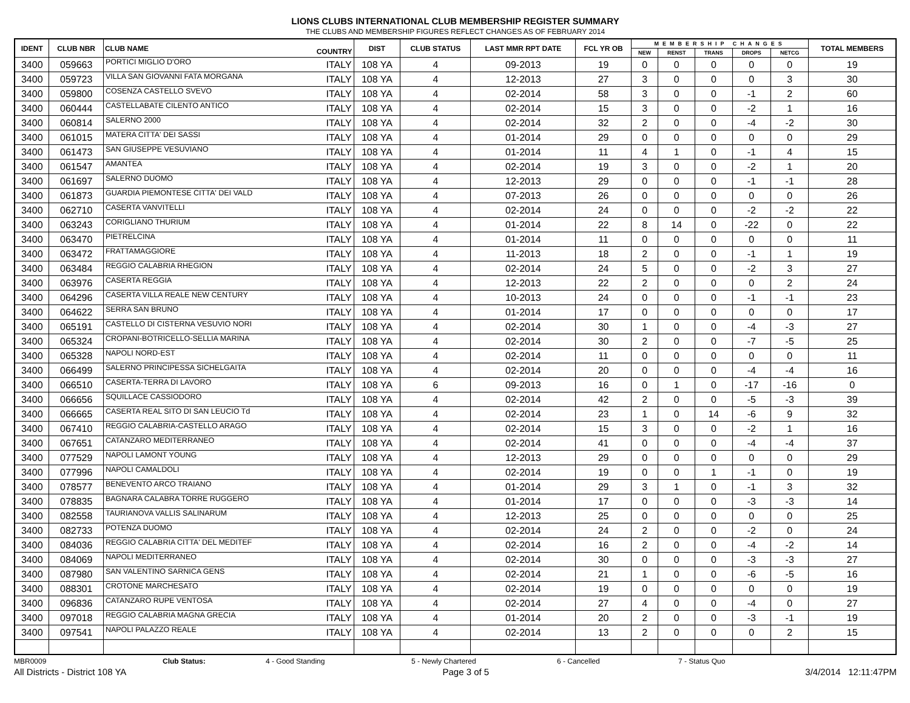LIONS CLUBS INTERNATIONAL CLUB MEMBERSHIP REGISTER SUMMARY
THE CLUBS AND MEMBERSHIP FIGURES REFLECT CHANGES AS OF FEBRUARY 2014
| IDENT | CLUB NBR | CLUB NAME | COUNTRY | DIST | CLUB STATUS | LAST MMR RPT DATE | FCL YR OB | MEMBERSHIP CHANGES | | | | | TOTAL MEMBERS |
| --- | --- | --- | --- | --- | --- | --- | --- | --- | --- | --- | --- | --- | --- |
| | | | | | | | | NEW | RENST | TRANS | DROPS | NETCG | |
| 3400 | 059663 | PORTICI MIGLIO D'ORO | ITALY | 108 YA | 4 | 09-2013 | 19 | 0 | 0 | 0 | 0 | 0 | 19 |
| 3400 | 059723 | VILLA SAN GIOVANNI FATA MORGANA | ITALY | 108 YA | 4 | 12-2013 | 27 | 3 | 0 | 0 | 0 | 3 | 30 |
| 3400 | 059800 | COSENZA CASTELLO SVEVO | ITALY | 108 YA | 4 | 02-2014 | 58 | 3 | 0 | 0 | -1 | 2 | 60 |
| 3400 | 060444 | CASTELLABATE CILENTO ANTICO | ITALY | 108 YA | 4 | 02-2014 | 15 | 3 | 0 | 0 | -2 | 1 | 16 |
| 3400 | 060814 | SALERNO 2000 | ITALY | 108 YA | 4 | 02-2014 | 32 | 2 | 0 | 0 | -4 | -2 | 30 |
| 3400 | 061015 | MATERA CITTA' DEI SASSI | ITALY | 108 YA | 4 | 01-2014 | 29 | 0 | 0 | 0 | 0 | 0 | 29 |
| 3400 | 061473 | SAN GIUSEPPE VESUVIANO | ITALY | 108 YA | 4 | 01-2014 | 11 | 4 | 1 | 0 | -1 | 4 | 15 |
| 3400 | 061547 | AMANTEA | ITALY | 108 YA | 4 | 02-2014 | 19 | 3 | 0 | 0 | -2 | 1 | 20 |
| 3400 | 061697 | SALERNO DUOMO | ITALY | 108 YA | 4 | 12-2013 | 29 | 0 | 0 | 0 | -1 | -1 | 28 |
| 3400 | 061873 | GUARDIA PIEMONTESE CITTA' DEI VALD | ITALY | 108 YA | 4 | 07-2013 | 26 | 0 | 0 | 0 | 0 | 0 | 26 |
| 3400 | 062710 | CASERTA VANVITELLI | ITALY | 108 YA | 4 | 02-2014 | 24 | 0 | 0 | 0 | -2 | -2 | 22 |
| 3400 | 063243 | CORIGLIANO THURIUM | ITALY | 108 YA | 4 | 01-2014 | 22 | 8 | 14 | 0 | -22 | 0 | 22 |
| 3400 | 063470 | PIETRELCINA | ITALY | 108 YA | 4 | 01-2014 | 11 | 0 | 0 | 0 | 0 | 0 | 11 |
| 3400 | 063472 | FRATTAMAGGIORE | ITALY | 108 YA | 4 | 11-2013 | 18 | 2 | 0 | 0 | -1 | 1 | 19 |
| 3400 | 063484 | REGGIO CALABRIA RHEGION | ITALY | 108 YA | 4 | 02-2014 | 24 | 5 | 0 | 0 | -2 | 3 | 27 |
| 3400 | 063976 | CASERTA REGGIA | ITALY | 108 YA | 4 | 12-2013 | 22 | 2 | 0 | 0 | 0 | 2 | 24 |
| 3400 | 064296 | CASERTA VILLA REALE NEW CENTURY | ITALY | 108 YA | 4 | 10-2013 | 24 | 0 | 0 | 0 | -1 | -1 | 23 |
| 3400 | 064622 | SERRA SAN BRUNO | ITALY | 108 YA | 4 | 01-2014 | 17 | 0 | 0 | 0 | 0 | 0 | 17 |
| 3400 | 065191 | CASTELLO DI CISTERNA VESUVIO NORI | ITALY | 108 YA | 4 | 02-2014 | 30 | 1 | 0 | 0 | -4 | -3 | 27 |
| 3400 | 065324 | CROPANI-BOTRICELLO-SELLIA MARINA | ITALY | 108 YA | 4 | 02-2014 | 30 | 2 | 0 | 0 | -7 | -5 | 25 |
| 3400 | 065328 | NAPOLI NORD-EST | ITALY | 108 YA | 4 | 02-2014 | 11 | 0 | 0 | 0 | 0 | 0 | 11 |
| 3400 | 066499 | SALERNO PRINCIPESSA SICHELGAITA | ITALY | 108 YA | 4 | 02-2014 | 20 | 0 | 0 | 0 | -4 | -4 | 16 |
| 3400 | 066510 | CASERTA-TERRA DI LAVORO | ITALY | 108 YA | 6 | 09-2013 | 16 | 0 | 1 | 0 | -17 | -16 | 0 |
| 3400 | 066656 | SQUILLACE CASSIODORO | ITALY | 108 YA | 4 | 02-2014 | 42 | 2 | 0 | 0 | -5 | -3 | 39 |
| 3400 | 066665 | CASERTA REAL SITO DI SAN LEUCIO Td | ITALY | 108 YA | 4 | 02-2014 | 23 | 1 | 0 | 14 | -6 | 9 | 32 |
| 3400 | 067410 | REGGIO CALABRIA-CASTELLO ARAGO | ITALY | 108 YA | 4 | 02-2014 | 15 | 3 | 0 | 0 | -2 | 1 | 16 |
| 3400 | 067651 | CATANZARO MEDITERRANEO | ITALY | 108 YA | 4 | 02-2014 | 41 | 0 | 0 | 0 | -4 | -4 | 37 |
| 3400 | 077529 | NAPOLI LAMONT YOUNG | ITALY | 108 YA | 4 | 12-2013 | 29 | 0 | 0 | 0 | 0 | 0 | 29 |
| 3400 | 077996 | NAPOLI CAMALDOLI | ITALY | 108 YA | 4 | 02-2014 | 19 | 0 | 0 | 1 | -1 | 0 | 19 |
| 3400 | 078577 | BENEVENTO ARCO TRAIANO | ITALY | 108 YA | 4 | 01-2014 | 29 | 3 | 1 | 0 | -1 | 3 | 32 |
| 3400 | 078835 | BAGNARA CALABRA TORRE RUGGERO | ITALY | 108 YA | 4 | 01-2014 | 17 | 0 | 0 | 0 | -3 | -3 | 14 |
| 3400 | 082558 | TAURIANOVA VALLIS SALINARUM | ITALY | 108 YA | 4 | 12-2013 | 25 | 0 | 0 | 0 | 0 | 0 | 25 |
| 3400 | 082733 | POTENZA DUOMO | ITALY | 108 YA | 4 | 02-2014 | 24 | 2 | 0 | 0 | -2 | 0 | 24 |
| 3400 | 084036 | REGGIO CALABRIA CITTA' DEL MEDITEF | ITALY | 108 YA | 4 | 02-2014 | 16 | 2 | 0 | 0 | -4 | -2 | 14 |
| 3400 | 084069 | NAPOLI MEDITERRANEO | ITALY | 108 YA | 4 | 02-2014 | 30 | 0 | 0 | 0 | -3 | -3 | 27 |
| 3400 | 087980 | SAN VALENTINO SARNICA GENS | ITALY | 108 YA | 4 | 02-2014 | 21 | 1 | 0 | 0 | -6 | -5 | 16 |
| 3400 | 088301 | CROTONE MARCHESATO | ITALY | 108 YA | 4 | 02-2014 | 19 | 0 | 0 | 0 | 0 | 0 | 19 |
| 3400 | 096836 | CATANZARO RUPE VENTOSA | ITALY | 108 YA | 4 | 02-2014 | 27 | 4 | 0 | 0 | -4 | 0 | 27 |
| 3400 | 097018 | REGGIO CALABRIA MAGNA GRECIA | ITALY | 108 YA | 4 | 01-2014 | 20 | 2 | 0 | 0 | -3 | -1 | 19 |
| 3400 | 097541 | NAPOLI PALAZZO REALE | ITALY | 108 YA | 4 | 02-2014 | 13 | 2 | 0 | 0 | 0 | 2 | 15 |
MBR0009 Club Status: 4 - Good Standing 5 - Newly Chartered 6 - Cancelled 7 - Status Quo
All Districts - District 108 YA Page 3 of 5 3/4/2014 12:11:47PM